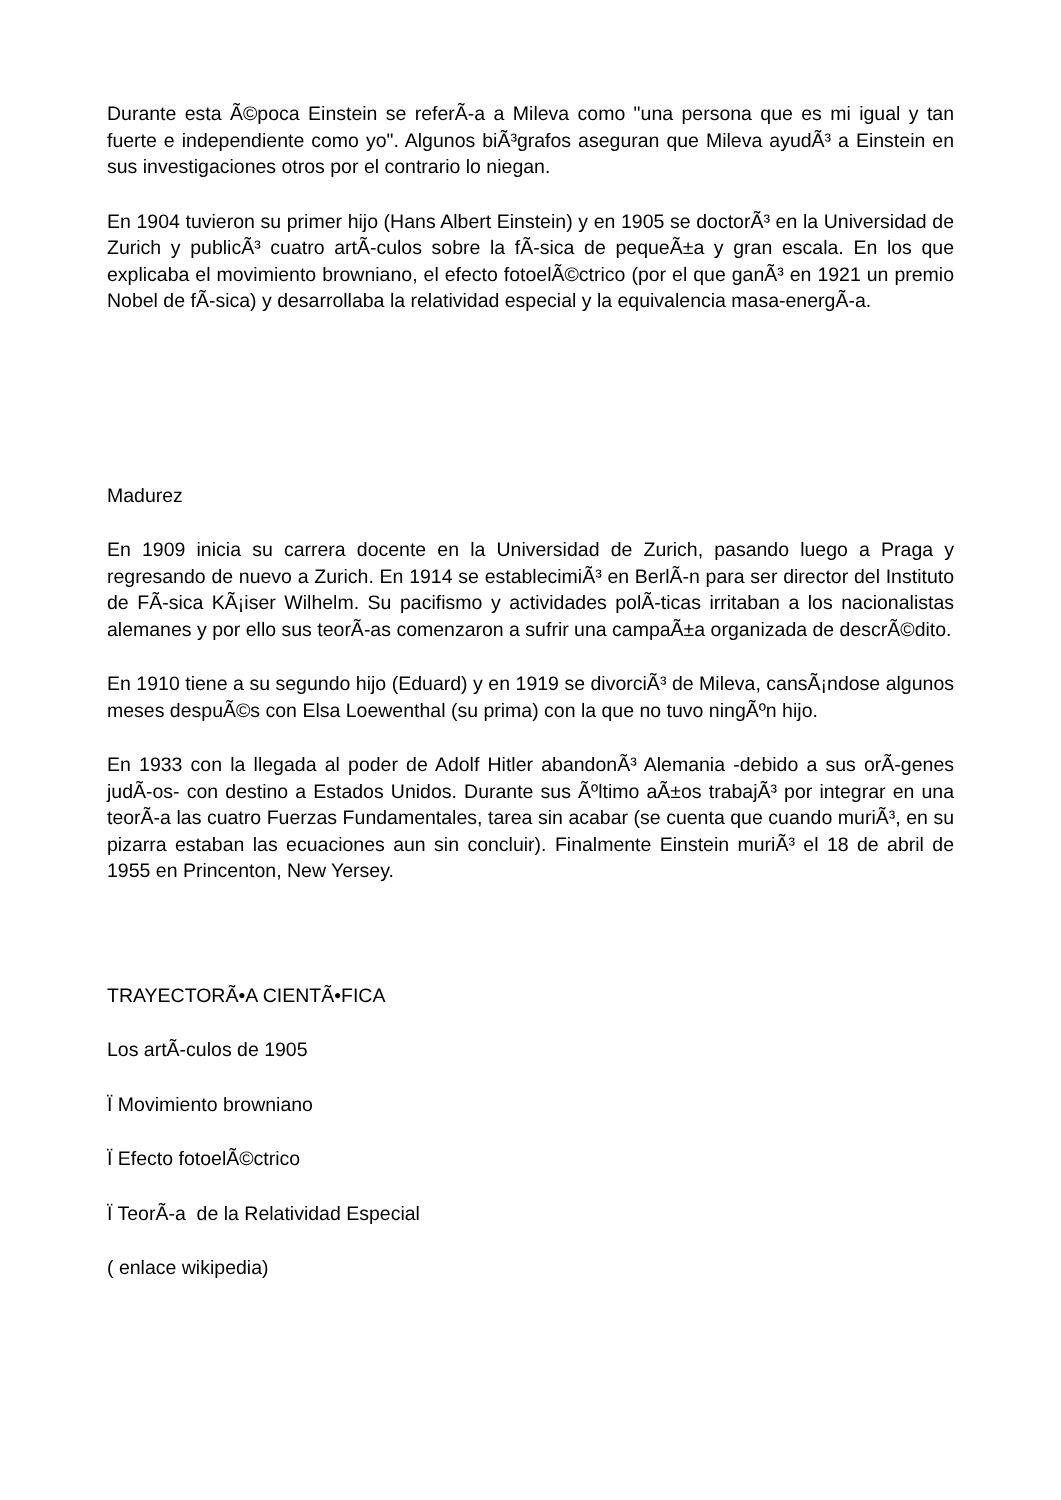Durante esta Ã©poca Einstein se referÃ-a a Mileva como "una persona que es mi igual y tan fuerte e independiente como yo". Algunos biÃ³grafos aseguran que Mileva ayudÃ³ a Einstein en sus investigaciones otros por el contrario lo niegan.
En 1904 tuvieron su primer hijo (Hans Albert Einstein) y en 1905 se doctorÃ³ en la Universidad de Zurich y publicÃ³ cuatro artÃ-culos sobre la fÃ-sica de pequeÃ±a y gran escala. En los que explicaba el movimiento browniano, el efecto fotoelÃ©ctrico (por el que ganÃ³ en 1921 un premio Nobel de fÃ-sica) y desarrollaba la relatividad especial y la equivalencia masa-energÃ-a.
Madurez
En 1909 inicia su carrera docente en la Universidad de Zurich, pasando luego a Praga y regresando de nuevo a Zurich. En 1914 se establecimiÃ³ en BerlÃ-n para ser director del Instituto de FÃ-sica KÃ¡iser Wilhelm. Su pacifismo y actividades polÃ-ticas irritaban a los nacionalistas alemanes y por ello sus teorÃ-as comenzaron a sufrir una campaÃ±a organizada de descrÃ©dito.
En 1910 tiene a su segundo hijo (Eduard) y en 1919 se divorciÃ³ de Mileva, cansÃ¡ndose algunos meses despuÃ©s con Elsa Loewenthal (su prima) con la que no tuvo ningÃºn hijo.
En 1933 con la llegada al poder de Adolf Hitler abandonÃ³ Alemania -debido a sus orÃ-genes judÃ-os- con destino a Estados Unidos. Durante sus Ãºltimo aÃ±os trabajÃ³ por integrar en una teorÃ-a las cuatro Fuerzas Fundamentales, tarea sin acabar (se cuenta que cuando muriÃ³, en su pizarra estaban las ecuaciones aun sin concluir). Finalmente Einstein muriÃ³ el 18 de abril de 1955 en Princenton, New Yersey.
TRAYECTORÃ•A CIENTÃ•FICA
Los artÃ-culos de 1905
Ï Movimiento browniano
Ï Efecto fotoelÃ©ctrico
Ï TeorÃ-a de la Relatividad Especial
( enlace wikipedia)